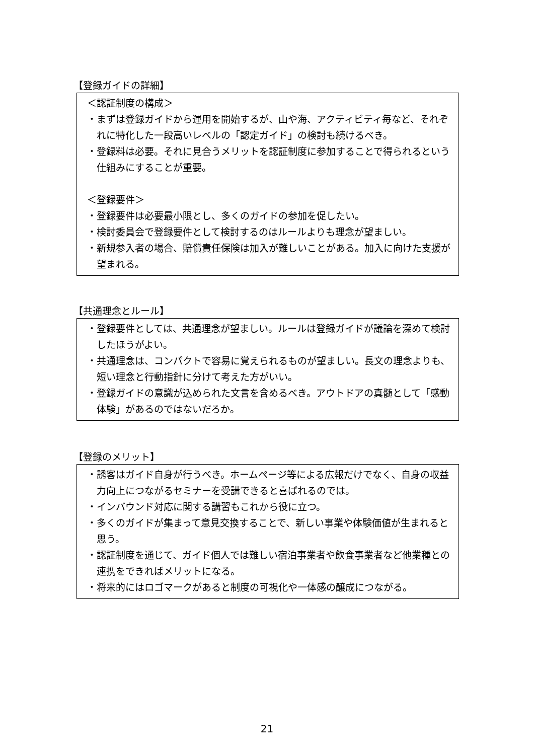【登録ガイドの詳細】
＜認証制度の構成＞
・まずは登録ガイドから運用を開始するが、山や海、アクティビティ毎など、それぞれに特化した一段高いレベルの「認定ガイド」の検討も続けるべき。
・登録料は必要。それに見合うメリットを認証制度に参加することで得られるという仕組みにすることが重要。
＜登録要件＞
・登録要件は必要最小限とし、多くのガイドの参加を促したい。
・検討委員会で登録要件として検討するのはルールよりも理念が望ましい。
・新規参入者の場合、賠償責任保険は加入が難しいことがある。加入に向けた支援が望まれる。
【共通理念とルール】
・登録要件としては、共通理念が望ましい。ルールは登録ガイドが議論を深めて検討したほうがよい。
・共通理念は、コンパクトで容易に覚えられるものが望ましい。長文の理念よりも、短い理念と行動指針に分けて考えた方がいい。
・登録ガイドの意識が込められた文言を含めるべき。アウトドアの真髄として「感動体験」があるのではないだろか。
【登録のメリット】
・誘客はガイド自身が行うべき。ホームページ等による広報だけでなく、自身の収益力向上につながるセミナーを受講できると喜ばれるのでは。
・インバウンド対応に関する講習もこれから役に立つ。
・多くのガイドが集まって意見交換することで、新しい事業や体験価値が生まれると思う。
・認証制度を通じて、ガイド個人では難しい宿泊事業者や飲食事業者など他業種との連携をできればメリットになる。
・将来的にはロゴマークがあると制度の可視化や一体感の醸成につながる。
21